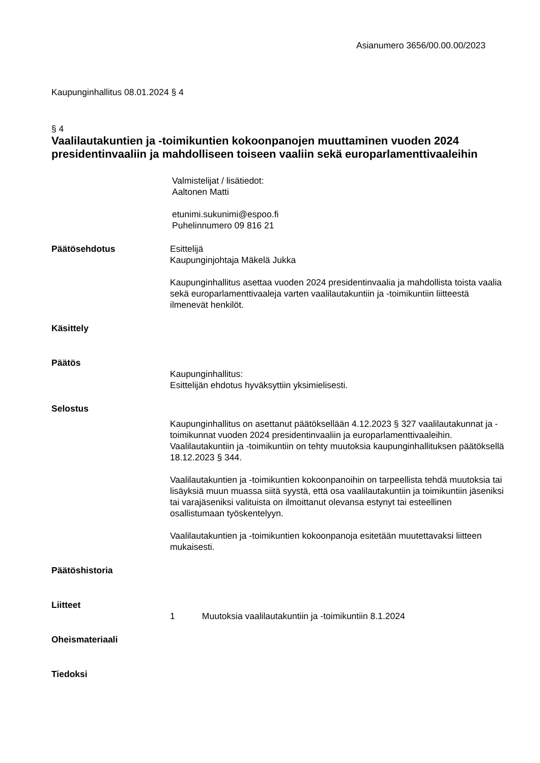Asianumero 3656/00.00.00/2023
Kaupunginhallitus 08.01.2024 § 4
§ 4
Vaalilautakuntien ja -toimikuntien kokoonpanojen muuttaminen vuoden 2024 presidentinvaaliin ja mahdolliseen toiseen vaaliin sekä europarlamenttivaaleihin
Valmistelijat / lisätiedot:
Aaltonen Matti
etunimi.sukunimi@espoo.fi
Puhelinnumero 09 816 21
Päätösehdotus Esittelijä
Kaupunginjohtaja Mäkelä Jukka
Kaupunginhallitus asettaa vuoden 2024 presidentinvaalia ja mahdollista toista vaalia sekä europarlamenttivaaleja varten vaalilautakuntiin ja -toimikuntiin liitteestä ilmenevät henkilöt.
Käsittely
Päätös
Kaupunginhallitus:
Esittelijän ehdotus hyväksyttiin yksimielisesti.
Selostus
Kaupunginhallitus on asettanut päätöksellään 4.12.2023 § 327 vaalilautakunnat ja -toimikunnat vuoden 2024 presidentinvaaliin ja europarlamenttivaaleihin. Vaalilautakuntiin ja -toimikuntiin on tehty muutoksia kaupunginhallituksen päätöksellä 18.12.2023 § 344.
Vaalilautakuntien ja -toimikuntien kokoonpanoihin on tarpeellista tehdä muutoksia tai lisäyksiä muun muassa siitä syystä, että osa vaalilautakuntiin ja toimikuntiin jäseniksi tai varajäseniksi valituista on ilmoittanut olevansa estynyt tai esteellinen osallistumaan työskentelyyn.
Vaalilautakuntien ja -toimikuntien kokoonpanoja esitetään muutettavaksi liitteen mukaisesti.
Päätöshistoria
Liitteet
1 Muutoksia vaalilautakuntiin ja -toimikuntiin 8.1.2024
Oheismateriaali
Tiedoksi